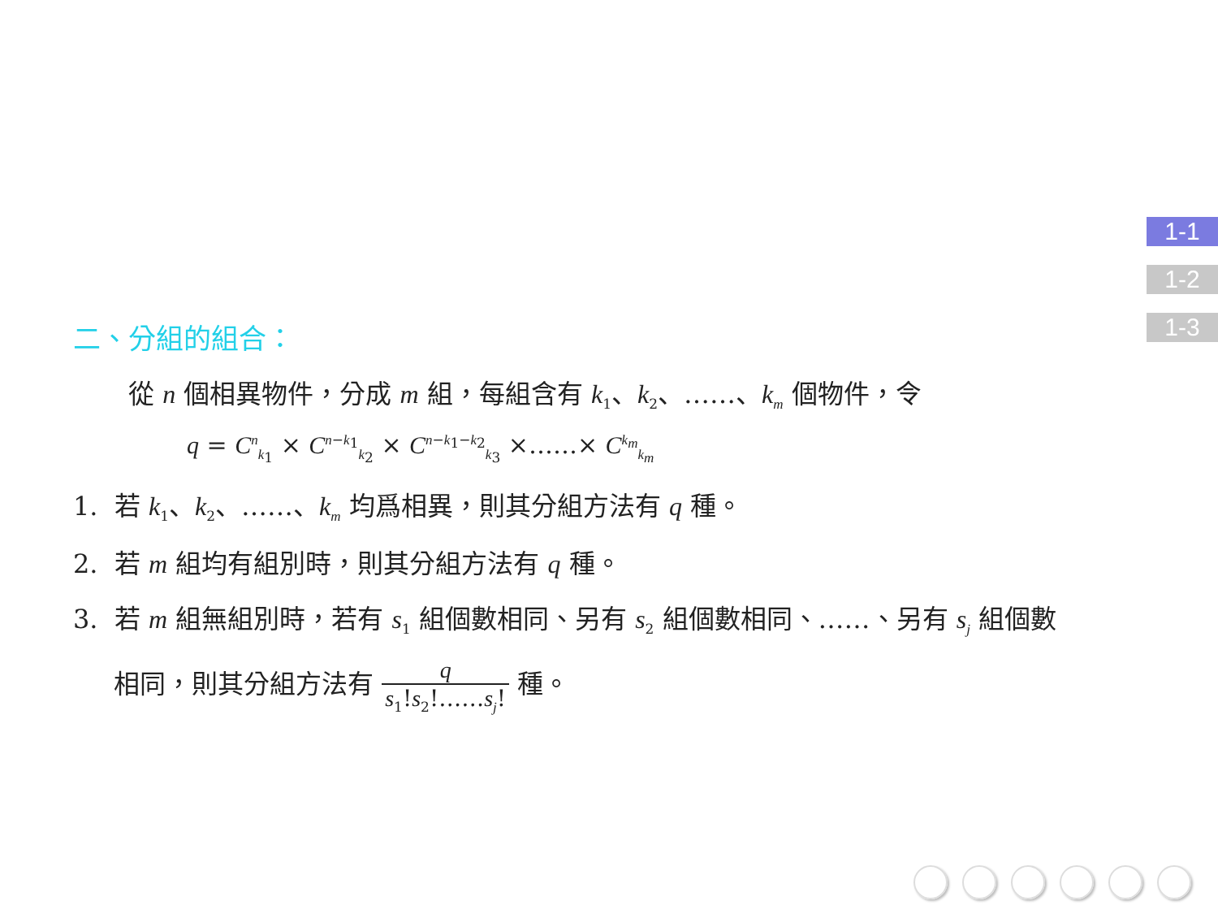1-1
1-2
1-3
二、分組的組合：
從 n 個相異物件，分成 m 組，每組含有 k<sub>1</sub>、k<sub>2</sub>、……、k<sub>m</sub> 個物件，令
q = C<sup>n</sup><sub>k<sub>1</sub></sub> × C<sup>n−k<sub>1</sub></sup><sub>k<sub>2</sub></sub> × C<sup>n−k<sub>1</sub>−k<sub>2</sub></sup><sub>k<sub>3</sub></sub> ×……× C<sup>k<sub>m</sub></sup><sub>k<sub>m</sub></sub>
1. 若 k<sub>1</sub>、k<sub>2</sub>、……、k<sub>m</sub> 均爲相異，則其分組方法有 q 種。
2. 若 m 組均有組別時，則其分組方法有 q 種。
3. 若 m 組無組別時，若有 s<sub>1</sub> 組個數相同、另有 s<sub>2</sub> 組個數相同、……、另有 s<sub>j</sub> 組個數
相同，則其分組方法有 q s<sub>1</sub>!s<sub>2</sub>!……s<sub>j</sub>! 種。